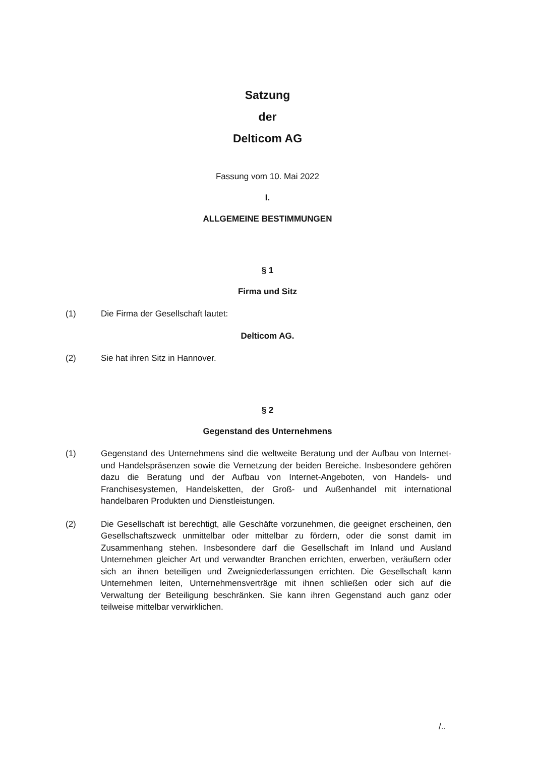Satzung
der
Delticom AG
Fassung vom 10. Mai 2022
I.
ALLGEMEINE BESTIMMUNGEN
§ 1
Firma und Sitz
(1) Die Firma der Gesellschaft lautet:
Delticom AG.
(2) Sie hat ihren Sitz in Hannover.
§ 2
Gegenstand des Unternehmens
(1) Gegenstand des Unternehmens sind die weltweite Beratung und der Aufbau von Internet- und Handelspräsenzen sowie die Vernetzung der beiden Bereiche. Insbesondere gehören dazu die Beratung und der Aufbau von Internet-Angeboten, von Handels- und Franchisesystemen, Handelsketten, der Groß- und Außenhandel mit international handelbaren Produkten und Dienstleistungen.
(2) Die Gesellschaft ist berechtigt, alle Geschäfte vorzunehmen, die geeignet erscheinen, den Gesellschaftszweck unmittelbar oder mittelbar zu fördern, oder die sonst damit im Zusammenhang stehen. Insbesondere darf die Gesellschaft im Inland und Ausland Unternehmen gleicher Art und verwandter Branchen errichten, erwerben, veräußern oder sich an ihnen beteiligen und Zweigniederlassungen errichten. Die Gesellschaft kann Unternehmen leiten, Unternehmensverträge mit ihnen schließen oder sich auf die Verwaltung der Beteiligung beschränken. Sie kann ihren Gegenstand auch ganz oder teilweise mittelbar verwirklichen.
/..